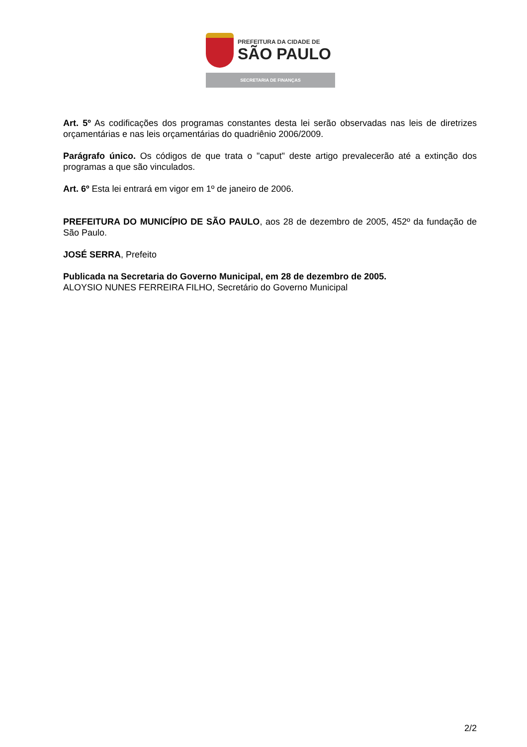PREFEITURA DA CIDADE DE
SÃO PAULO
SECRETARIA DE FINANÇAS
Art. 5º As codificações dos programas constantes desta lei serão observadas nas leis de diretrizes orçamentárias e nas leis orçamentárias do quadriênio 2006/2009.
Parágrafo único. Os códigos de que trata o "caput" deste artigo prevalecerão até a extinção dos programas a que são vinculados.
Art. 6º Esta lei entrará em vigor em 1º de janeiro de 2006.
PREFEITURA DO MUNICÍPIO DE SÃO PAULO, aos 28 de dezembro de 2005, 452º da fundação de São Paulo.
JOSÉ SERRA, Prefeito
Publicada na Secretaria do Governo Municipal, em 28 de dezembro de 2005.
ALOYSIO NUNES FERREIRA FILHO, Secretário do Governo Municipal
2/2